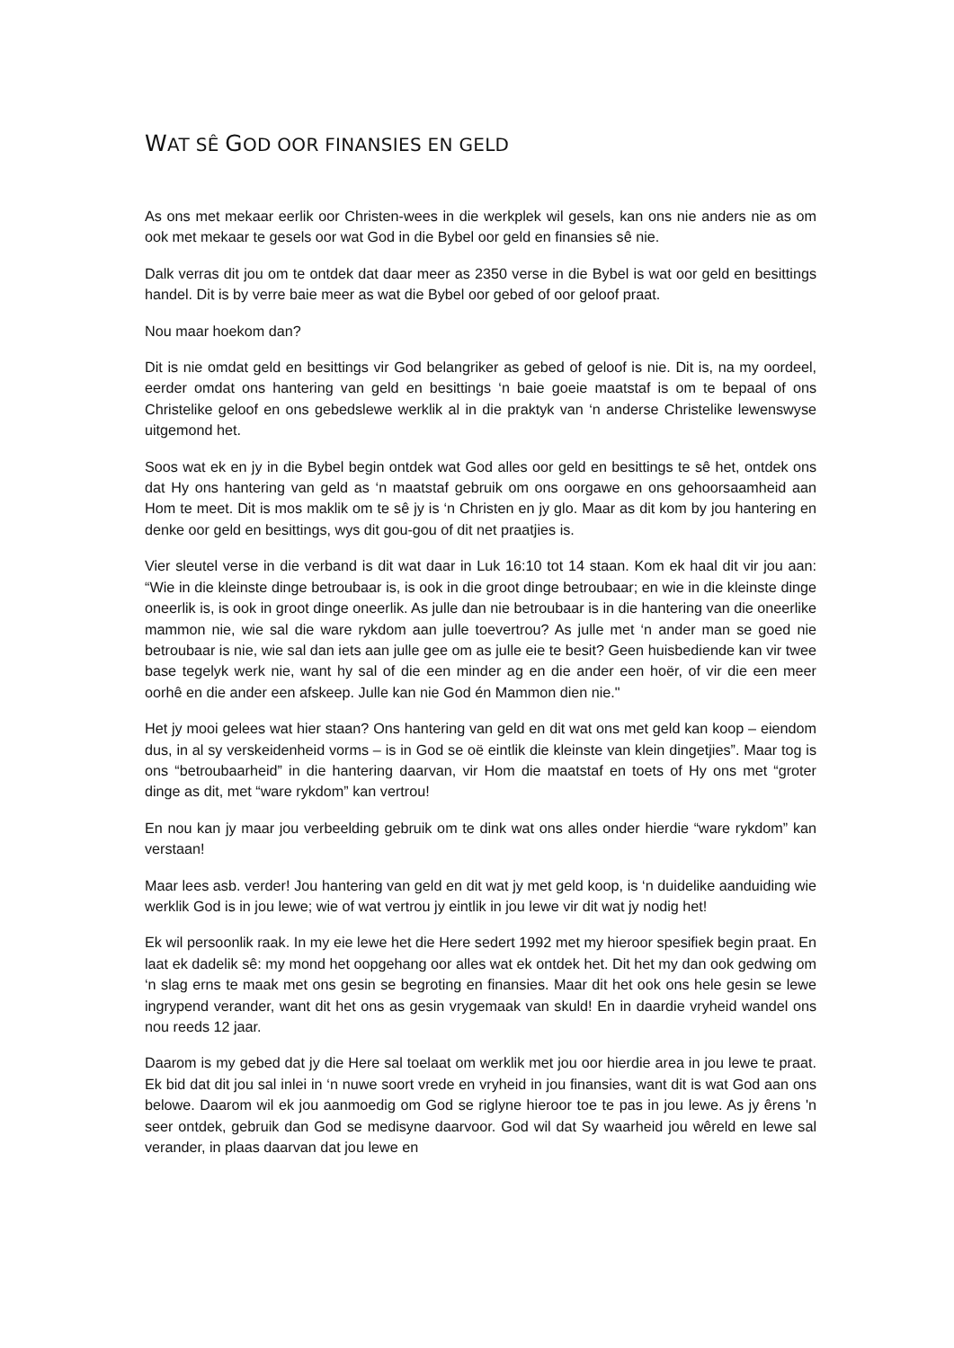WAT SÊ GOD OOR FINANSIES EN GELD
As ons met mekaar eerlik oor Christen-wees in die werkplek wil gesels, kan ons nie anders nie as om ook met mekaar te gesels oor wat God in die Bybel oor geld en finansies sê nie.
Dalk verras dit jou om te ontdek dat daar meer as 2350 verse in die Bybel is wat oor geld en besittings handel. Dit is by verre baie meer as wat die Bybel oor gebed of oor geloof praat.
Nou maar hoekom dan?
Dit is nie omdat geld en besittings vir God belangriker as gebed of geloof is nie. Dit is, na my oordeel, eerder omdat ons hantering van geld en besittings ‘n baie goeie maatstaf is om te bepaal of ons Christelike geloof en ons gebedslewe werklik al in die praktyk van ‘n anderse Christelike lewenswyse uitgemond het.
Soos wat ek en jy in die Bybel begin ontdek wat God alles oor geld en besittings te sê het, ontdek ons dat Hy ons hantering van geld as ‘n maatstaf gebruik om ons oorgawe en ons gehoorsaamheid aan Hom te meet. Dit is mos maklik om te sê jy is ‘n Christen en jy glo. Maar as dit kom by jou hantering en denke oor geld en besittings, wys dit gou-gou of dit net praatjies is.
Vier sleutel verse in die verband is dit wat daar in Luk 16:10 tot 14 staan. Kom ek haal dit vir jou aan: “Wie in die kleinste dinge betroubaar is, is ook in die groot dinge betroubaar; en wie in die kleinste dinge oneerlik is, is ook in groot dinge oneerlik. As julle dan nie betroubaar is in die hantering van die oneerlike mammon nie, wie sal die ware rykdom aan julle toevertrou? As julle met ‘n ander man se goed nie betroubaar is nie, wie sal dan iets aan julle gee om as julle eie te besit? Geen huisbediende kan vir twee base tegelyk werk nie, want hy sal of die een minder ag en die ander een hoër, of vir die een meer oorhê en die ander een afskeep. Julle kan nie God én Mammon dien nie."
Het jy mooi gelees wat hier staan? Ons hantering van geld en dit wat ons met geld kan koop – eiendom dus, in al sy verskeidenheid vorms – is in God se oë eintlik die kleinste van klein dingetjies”. Maar tog is ons “betroubaarheid” in die hantering daarvan, vir Hom die maatstaf en toets of Hy ons met “groter dinge as dit, met “ware rykdom” kan vertrou!
En nou kan jy maar jou verbeelding gebruik om te dink wat ons alles onder hierdie “ware rykdom” kan verstaan!
Maar lees asb. verder! Jou hantering van geld en dit wat jy met geld koop, is ‘n duidelike aanduiding wie werklik God is in jou lewe; wie of wat vertrou jy eintlik in jou lewe vir dit wat jy nodig het!
Ek wil persoonlik raak. In my eie lewe het die Here sedert 1992 met my hieroor spesifiek begin praat. En laat ek dadelik sê: my mond het oopgehang oor alles wat ek ontdek het. Dit het my dan ook gedwing om ‘n slag erns te maak met ons gesin se begroting en finansies. Maar dit het ook ons hele gesin se lewe ingrypend verander, want dit het ons as gesin vrygemaak van skuld! En in daardie vryheid wandel ons nou reeds 12 jaar.
Daarom is my gebed dat jy die Here sal toelaat om werklik met jou oor hierdie area in jou lewe te praat. Ek bid dat dit jou sal inlei in ‘n nuwe soort vrede en vryheid in jou finansies, want dit is wat God aan ons belowe. Daarom wil ek jou aanmoedig om God se riglyne hieroor toe te pas in jou lewe. As jy êrens 'n seer ontdek, gebruik dan God se medisyne daarvoor. God wil dat Sy waarheid jou wêreld en lewe sal verander, in plaas daarvan dat jou lewe en